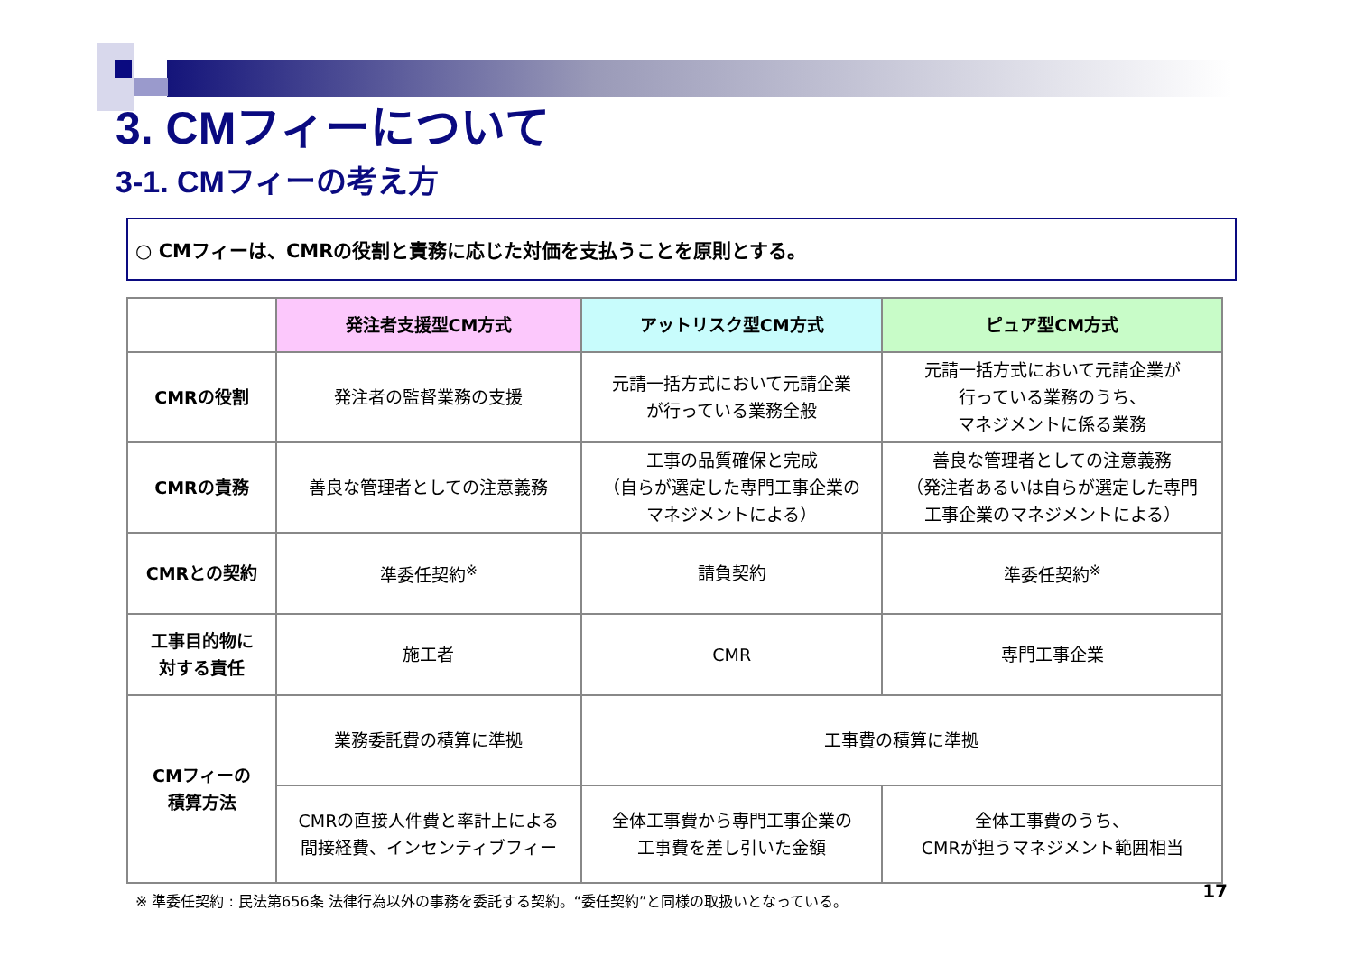3. CMフィーについて
3-1. CMフィーの考え方
○ CMフィーは、CMRの役割と責務に応じた対価を支払うことを原則とする。
| | 発注者支援型CM方式 | アットリスク型CM方式 | ピュア型CM方式 |
| --- | --- | --- | --- |
| CMRの役割 | 発注者の監督業務の支援 | 元請一括方式において元請企業 が行っている業務全般 | 元請一括方式において元請企業が 行っている業務のうち、 マネジメントに係る業務 |
| CMRの責務 | 善良な管理者としての注意義務 | 工事の品質確保と完成 （自らが選定した専門工事企業の マネジメントによる） | 善良な管理者としての注意義務 （発注者あるいは自らが選定した専門 工事企業のマネジメントによる） |
| CMRとの契約 | 準委任契約<sup>※</sup> | 請負契約 | 準委任契約<sup>※</sup> |
| 工事目的物に 対する責任 | 施工者 | CMR | 専門工事企業 |
| CMフィーの 積算方法 | 業務委託費の積算に準拠 | 工事費の積算に準拠 | |
| | CMRの直接人件費と率計上による 間接経費、インセンティブフィー | 全体工事費から専門工事企業の 工事費を差し引いた金額 | 全体工事費のうち、 CMRが担うマネジメント範囲相当 |
※ 準委任契約 : 民法第656条 法律行為以外の事務を委託する契約。“委任契約”と同様の取扱いとなっている。
17